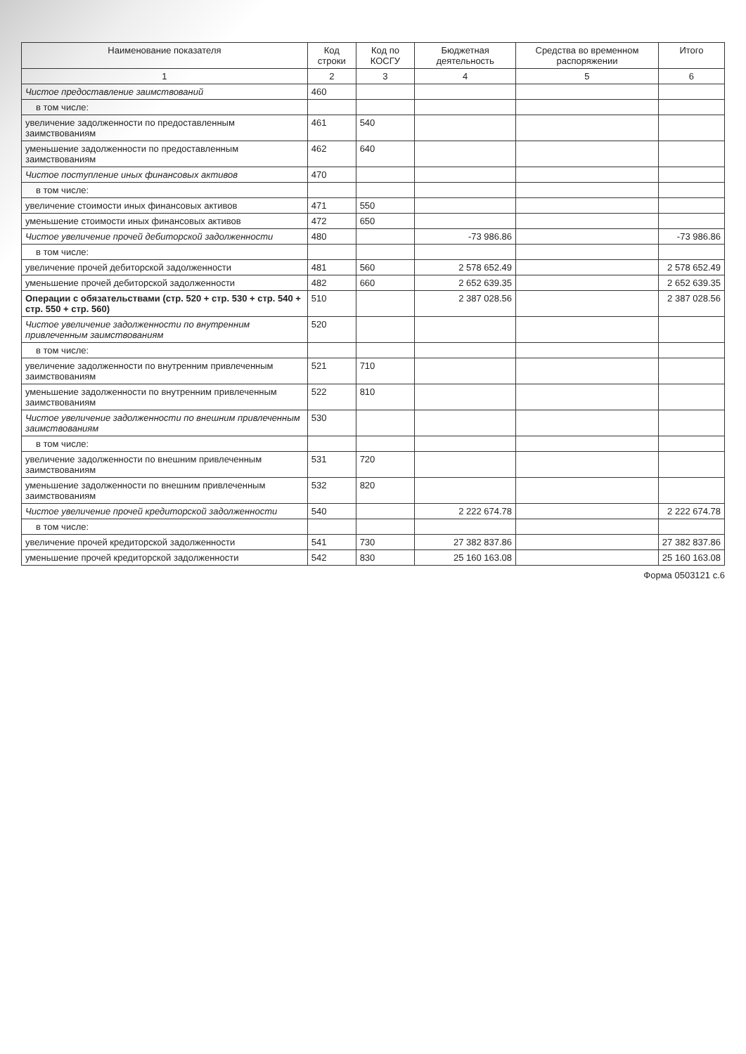| Наименование показателя | Код строки | Код по КОСГУ | Бюджетная деятельность | Средства во временном распоряжении | Итого |
| --- | --- | --- | --- | --- | --- |
| 1 | 2 | 3 | 4 | 5 | 6 |
| Чистое предоставление заимствований | 460 | | | | |
| в том числе: | | | | | |
| увеличение задолженности по предоставленным заимствованиям | 461 | 540 | | | |
| уменьшение задолженности по предоставленным заимствованиям | 462 | 640 | | | |
| Чистое поступление иных финансовых активов | 470 | | | | |
| в том числе: | | | | | |
| увеличение стоимости иных финансовых активов | 471 | 550 | | | |
| уменьшение стоимости иных финансовых активов | 472 | 650 | | | |
| Чистое увеличение прочей дебиторской задолженности | 480 | | -73 986.86 | | -73 986.86 |
| в том числе: | | | | | |
| увеличение прочей дебиторской задолженности | 481 | 560 | 2 578 652.49 | | 2 578 652.49 |
| уменьшение прочей дебиторской задолженности | 482 | 660 | 2 652 639.35 | | 2 652 639.35 |
| Операции с обязательствами (стр. 520 + стр. 530 + стр. 540 + стр. 550 + стр. 560) | 510 | | 2 387 028.56 | | 2 387 028.56 |
| Чистое увеличение задолженности по внутренним привлеченным заимствованиям | 520 | | | | |
| в том числе: | | | | | |
| увеличение задолженности по внутренним привлеченным заимствованиям | 521 | 710 | | | |
| уменьшение задолженности по внутренним привлеченным заимствованиям | 522 | 810 | | | |
| Чистое увеличение задолженности по внешним привлеченным заимствованиям | 530 | | | | |
| в том числе: | | | | | |
| увеличение задолженности по внешним привлеченным заимствованиям | 531 | 720 | | | |
| уменьшение задолженности по внешним привлеченным заимствованиям | 532 | 820 | | | |
| Чистое увеличение прочей кредиторской задолженности | 540 | | 2 222 674.78 | | 2 222 674.78 |
| в том числе: | | | | | |
| увеличение прочей кредиторской задолженности | 541 | 730 | 27 382 837.86 | | 27 382 837.86 |
| уменьшение прочей кредиторской задолженности | 542 | 830 | 25 160 163.08 | | 25 160 163.08 |
Форма 0503121 с.6